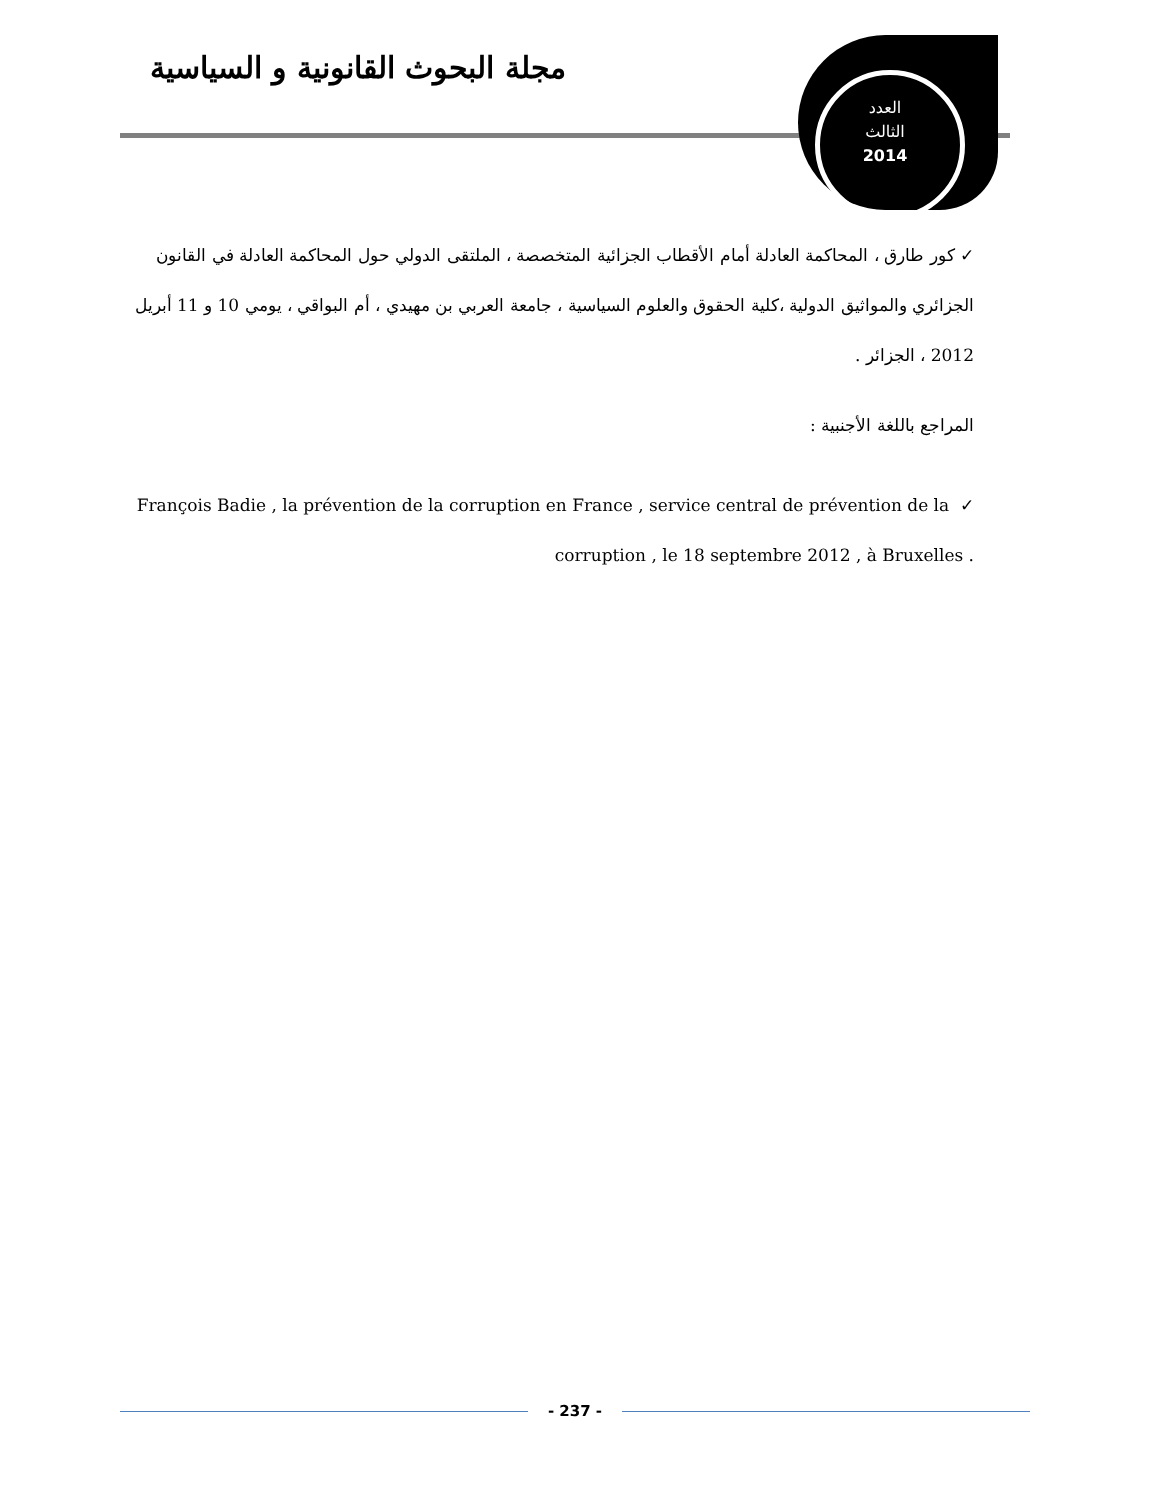مجلة البحوث القانونية و السياسية
العدد
الثالث
2014
✓ كور طارق ، المحاكمة العادلة أمام الأقطاب الجزائية المتخصصة ، الملتقى الدولي حول المحاكمة العادلة في القانون الجزائري والمواثيق الدولية ،كلية الحقوق والعلوم السياسية ، جامعة العربي بن مهيدي ، أم البواقي ، يومي 10 و 11 أبريل 2012 ، الجزائر .
المراجع باللغة الأجنبية :
François Badie , la prévention de la corruption en France , service central de prévention de la ✓
corruption , le 18 septembre 2012 , à Bruxelles .
- 237 -